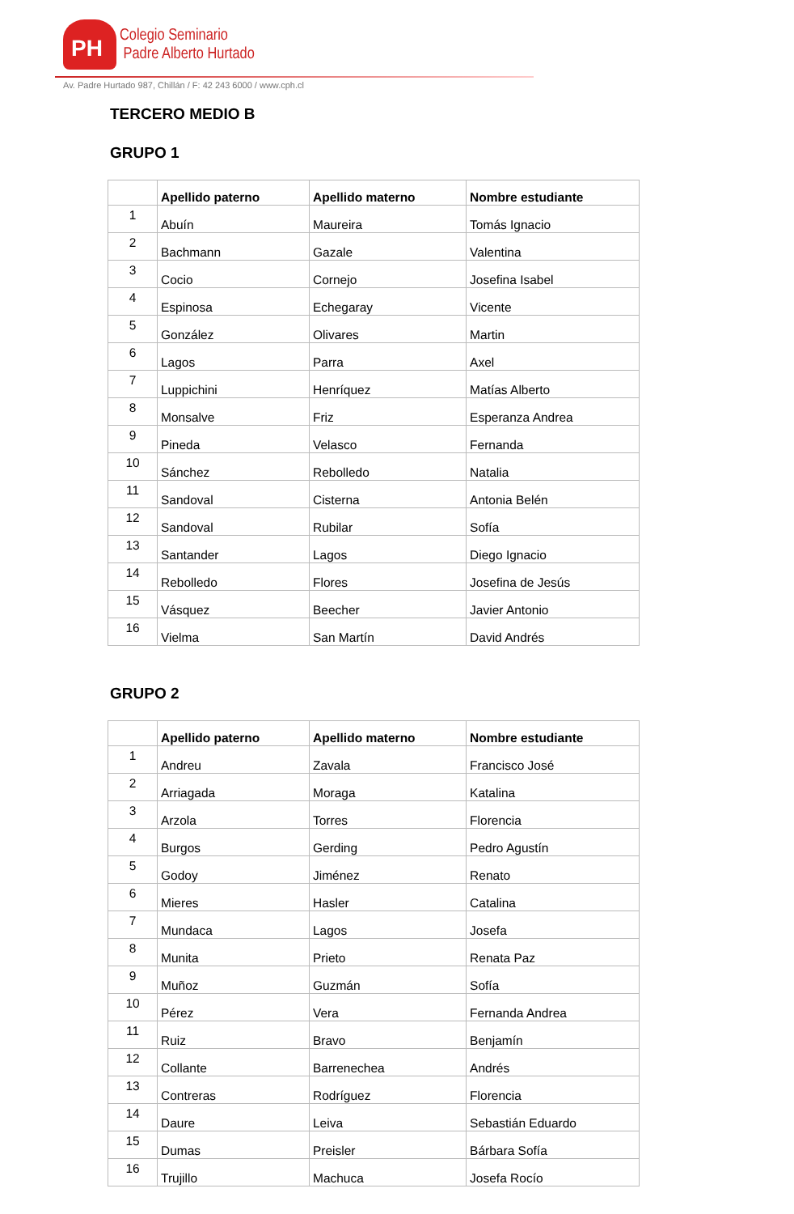PH
Colegio Seminario
Padre Alberto Hurtado
Av. Padre Hurtado 987, Chillán / F: 42 243 6000 / www.cph.cl
TERCERO MEDIO B
GRUPO 1
| | Apellido paterno | Apellido materno | Nombre estudiante |
| --- | --- | --- | --- |
| 1 | Abuín | Maureira | Tomás Ignacio |
| 2 | Bachmann | Gazale | Valentina |
| 3 | Cocio | Cornejo | Josefina Isabel |
| 4 | Espinosa | Echegaray | Vicente |
| 5 | González | Olivares | Martin |
| 6 | Lagos | Parra | Axel |
| 7 | Luppichini | Henríquez | Matías Alberto |
| 8 | Monsalve | Friz | Esperanza Andrea |
| 9 | Pineda | Velasco | Fernanda |
| 10 | Sánchez | Rebolledo | Natalia |
| 11 | Sandoval | Cisterna | Antonia Belén |
| 12 | Sandoval | Rubilar | Sofía |
| 13 | Santander | Lagos | Diego Ignacio |
| 14 | Rebolledo | Flores | Josefina de Jesús |
| 15 | Vásquez | Beecher | Javier Antonio |
| 16 | Vielma | San Martín | David Andrés |
GRUPO 2
| | Apellido paterno | Apellido materno | Nombre estudiante |
| --- | --- | --- | --- |
| 1 | Andreu | Zavala | Francisco José |
| 2 | Arriagada | Moraga | Katalina |
| 3 | Arzola | Torres | Florencia |
| 4 | Burgos | Gerding | Pedro Agustín |
| 5 | Godoy | Jiménez | Renato |
| 6 | Mieres | Hasler | Catalina |
| 7 | Mundaca | Lagos | Josefa |
| 8 | Munita | Prieto | Renata Paz |
| 9 | Muñoz | Guzmán | Sofía |
| 10 | Pérez | Vera | Fernanda Andrea |
| 11 | Ruiz | Bravo | Benjamín |
| 12 | Collante | Barrenechea | Andrés |
| 13 | Contreras | Rodríguez | Florencia |
| 14 | Daure | Leiva | Sebastián Eduardo |
| 15 | Dumas | Preisler | Bárbara Sofía |
| 16 | Trujillo | Machuca | Josefa Rocío |